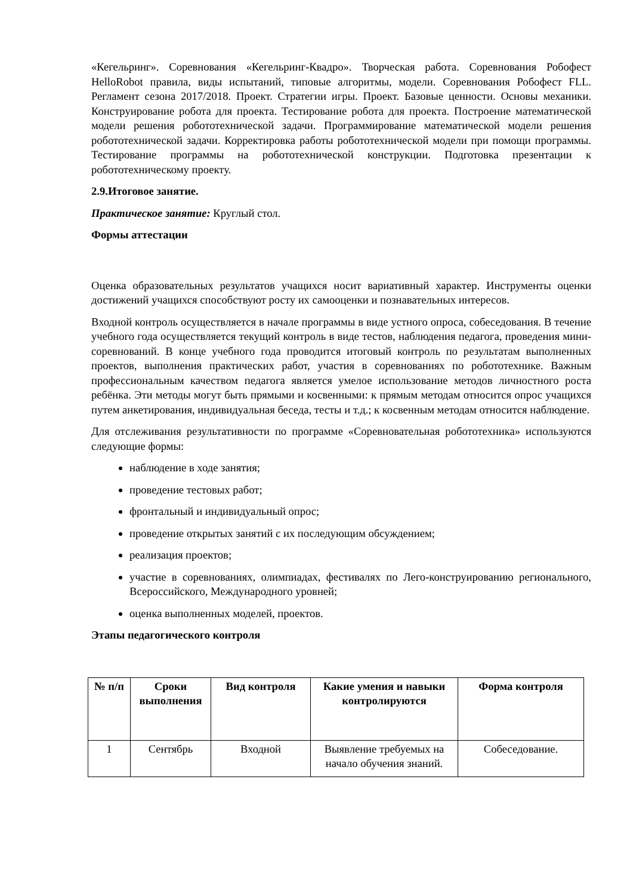«Кегельринг». Соревнования «Кегельринг-Квадро». Творческая работа. Соревнования Робофест HelloRobot правила, виды испытаний, типовые алгоритмы, модели. Соревнования Робофест FLL. Регламент сезона 2017/2018. Проект. Стратегии игры. Проект. Базовые ценности. Основы механики. Конструирование робота для проекта. Тестирование робота для проекта. Построение математической модели решения робототехнической задачи. Программирование математической модели решения робототехнической задачи. Корректировка работы робототехнической модели при помощи программы. Тестирование программы на робототехнической конструкции. Подготовка презентации к робототехническому проекту.
2.9.Итоговое занятие.
Практическое занятие: Круглый стол.
Формы аттестации
Оценка образовательных результатов учащихся носит вариативный характер. Инструменты оценки достижений учащихся способствуют росту их самооценки и познавательных интересов.
Входной контроль осуществляется в начале программы в виде устного опроса, собеседования. В течение учебного года осуществляется текущий контроль в виде тестов, наблюдения педагога, проведения мини-соревнований. В конце учебного года проводится итоговый контроль по результатам выполненных проектов, выполнения практических работ, участия в соревнованиях по робототехнике. Важным профессиональным качеством педагога является умелое использование методов личностного роста ребёнка. Эти методы могут быть прямыми и косвенными: к прямым методам относится опрос учащихся путем анкетирования, индивидуальная беседа, тесты и т.д.; к косвенным методам относится наблюдение.
Для отслеживания результативности по программе «Соревновательная робототехника» используются следующие формы:
наблюдение в ходе занятия;
проведение тестовых работ;
фронтальный и индивидуальный опрос;
проведение открытых занятий с их последующим обсуждением;
реализация проектов;
участие в соревнованиях, олимпиадах, фестивалях по Лего-конструированию регионального, Всероссийского, Международного уровней;
оценка выполненных моделей, проектов.
Этапы педагогического контроля
| № п/п | Сроки выполнения | Вид контроля | Какие умения и навыки контролируются | Форма контроля |
| --- | --- | --- | --- | --- |
| 1 | Сентябрь | Входной | Выявление требуемых на начало обучения знаний. | Собеседование. |